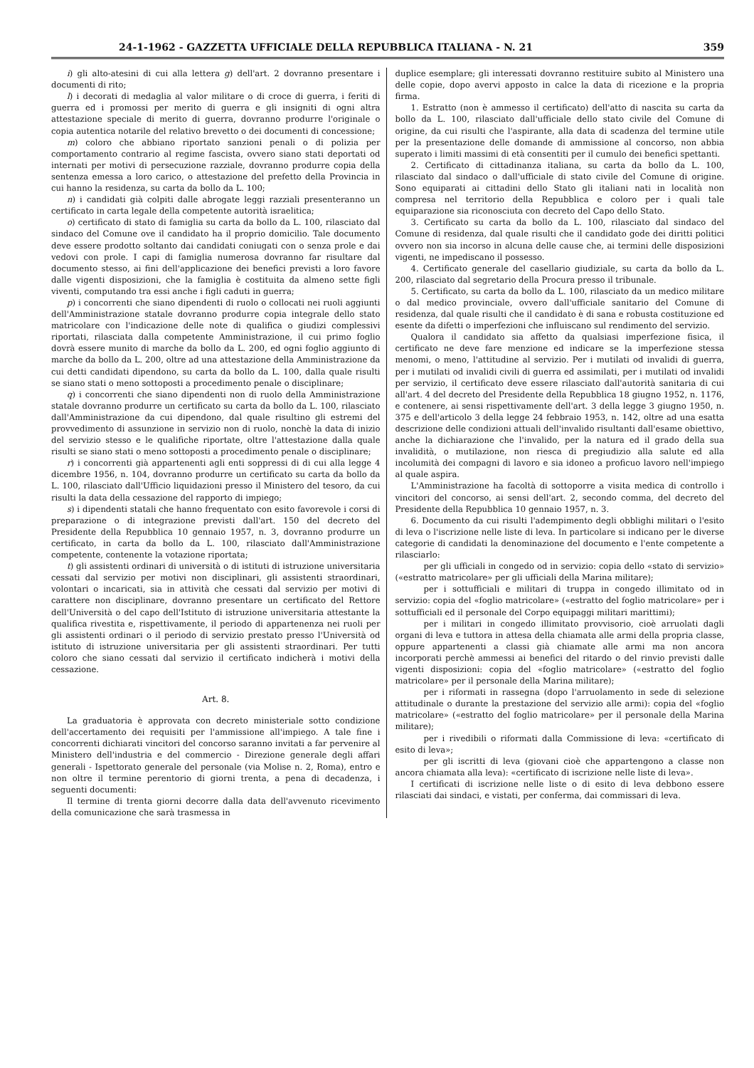24-1-1962 - GAZZETTA UFFICIALE DELLA REPUBBLICA ITALIANA - N. 21 359
i) gli alto-atesini di cui alla lettera g) dell'art. 2 dovranno presentare i documenti di rito;
l) i decorati di medaglia al valor militare o di croce di guerra, i feriti di guerra ed i promossi per merito di guerra e gli insigniti di ogni altra attestazione speciale di merito di guerra, dovranno produrre l'originale o copia autentica notarile del relativo brevetto o dei documenti di concessione;
m) coloro che abbiano riportato sanzioni penali o di polizia per comportamento contrario al regime fascista, ovvero siano stati deportati od internati per motivi di persecuzione razziale, dovranno produrre copia della sentenza emessa a loro carico, o attestazione del prefetto della Provincia in cui hanno la residenza, su carta da bollo da L. 100;
n) i candidati già colpiti dalle abrogate leggi razziali presenteranno un certificato in carta legale della competente autorità israelitica;
o) certificato di stato di famiglia su carta da bollo da L. 100, rilasciato dal sindaco del Comune ove il candidato ha il proprio domicilio. Tale documento deve essere prodotto soltanto dai candidati coniugati con o senza prole e dai vedovi con prole. I capi di famiglia numerosa dovranno far risultare dal documento stesso, ai fini dell'applicazione dei benefici previsti a loro favore dalle vigenti disposizioni, che la famiglia è costituita da almeno sette figli viventi, computando tra essi anche i figli caduti in guerra;
p) i concorrenti che siano dipendenti di ruolo o collocati nei ruoli aggiunti dell'Amministrazione statale dovranno produrre copia integrale dello stato matricolare con l'indicazione delle note di qualifica o giudizi complessivi riportati, rilasciata dalla competente Amministrazione, il cui primo foglio dovrà essere munito di marche da bollo da L. 200, ed ogni foglio aggiunto di marche da bollo da L. 200, oltre ad una attestazione della Amministrazione da cui detti candidati dipendono, su carta da bollo da L. 100, dalla quale risulti se siano stati o meno sottoposti a procedimento penale o disciplinare;
q) i concorrenti che siano dipendenti non di ruolo della Amministrazione statale dovranno produrre un certificato su carta da bollo da L. 100, rilasciato dall'Amministrazione da cui dipendono, dal quale risultino gli estremi del provvedimento di assunzione in servizio non di ruolo, nonchè la data di inizio del servizio stesso e le qualifiche riportate, oltre l'attestazione dalla quale risulti se siano stati o meno sottoposti a procedimento penale o disciplinare;
r) i concorrenti già appartenenti agli enti soppressi di di cui alla legge 4 dicembre 1956, n. 104, dovranno produrre un certificato su carta da bollo da L. 100, rilasciato dall'Ufficio liquidazioni presso il Ministero del tesoro, da cui risulti la data della cessazione del rapporto di impiego;
s) i dipendenti statali che hanno frequentato con esito favorevole i corsi di preparazione o di integrazione previsti dall'art. 150 del decreto del Presidente della Repubblica 10 gennaio 1957, n. 3, dovranno produrre un certificato, in carta da bollo da L. 100, rilasciato dall'Amministrazione competente, contenente la votazione riportata;
t) gli assistenti ordinari di università o di istituti di istruzione universitaria cessati dal servizio per motivi non disciplinari, gli assistenti straordinari, volontari o incaricati, sia in attività che cessati dal servizio per motivi di carattere non disciplinare, dovranno presentare un certificato del Rettore dell'Università o del capo dell'Istituto di istruzione universitaria attestante la qualifica rivestita e, rispettivamente, il periodo di appartenenza nei ruoli per gli assistenti ordinari o il periodo di servizio prestato presso l'Università od istituto di istruzione universitaria per gli assistenti straordinari. Per tutti coloro che siano cessati dal servizio il certificato indicherà i motivi della cessazione.
Art. 8.
La graduatoria è approvata con decreto ministeriale sotto condizione dell'accertamento dei requisiti per l'ammissione all'impiego. A tale fine i concorrenti dichiarati vincitori del concorso saranno invitati a far pervenire al Ministero dell'industria e del commercio - Direzione generale degli affari generali - Ispettorato generale del personale (via Molise n. 2, Roma), entro e non oltre il termine perentorio di giorni trenta, a pena di decadenza, i seguenti documenti:
Il termine di trenta giorni decorre dalla data dell'avvenuto ricevimento della comunicazione che sarà trasmessa in
duplice esemplare; gli interessati dovranno restituire subito al Ministero una delle copie, dopo avervi apposto in calce la data di ricezione e la propria firma.
1. Estratto (non è ammesso il certificato) dell'atto di nascita su carta da bollo da L. 100, rilasciato dall'ufficiale dello stato civile del Comune di origine, da cui risulti che l'aspirante, alla data di scadenza del termine utile per la presentazione delle domande di ammissione al concorso, non abbia superato i limiti massimi di età consentiti per il cumulo dei benefici spettanti.
2. Certificato di cittadinanza italiana, su carta da bollo da L. 100, rilasciato dal sindaco o dall'ufficiale di stato civile del Comune di origine. Sono equiparati ai cittadini dello Stato gli italiani nati in località non compresa nel territorio della Repubblica e coloro per i quali tale equiparazione sia riconosciuta con decreto del Capo dello Stato.
3. Certificato su carta da bollo da L. 100, rilasciato dal sindaco del Comune di residenza, dal quale risulti che il candidato gode dei diritti politici ovvero non sia incorso in alcuna delle cause che, ai termini delle disposizioni vigenti, ne impediscano il possesso.
4. Certificato generale del casellario giudiziale, su carta da bollo da L. 200, rilasciato dal segretario della Procura presso il tribunale.
5. Certificato, su carta da bollo da L. 100, rilasciato da un medico militare o dal medico provinciale, ovvero dall'ufficiale sanitario del Comune di residenza, dal quale risulti che il candidato è di sana e robusta costituzione ed esente da difetti o imperfezioni che influiscano sul rendimento del servizio.
Qualora il candidato sia affetto da qualsiasi imperfezione fisica, il certificato ne deve fare menzione ed indicare se la imperfezione stessa menomi, o meno, l'attitudine al servizio. Per i mutilati od invalidi di guerra, per i mutilati od invalidi civili di guerra ed assimilati, per i mutilati od invalidi per servizio, il certificato deve essere rilasciato dall'autorità sanitaria di cui all'art. 4 del decreto del Presidente della Repubblica 18 giugno 1952, n. 1176, e contenere, ai sensi rispettivamente dell'art. 3 della legge 3 giugno 1950, n. 375 e dell'articolo 3 della legge 24 febbraio 1953, n. 142, oltre ad una esatta descrizione delle condizioni attuali dell'invalido risultanti dall'esame obiettivo, anche la dichiarazione che l'invalido, per la natura ed il grado della sua invalidità, o mutilazione, non riesca di pregiudizio alla salute ed alla incolumità dei compagni di lavoro e sia idoneo a proficuo lavoro nell'impiego al quale aspira.
L'Amministrazione ha facoltà di sottoporre a visita medica di controllo i vincitori del concorso, ai sensi dell'art. 2, secondo comma, del decreto del Presidente della Repubblica 10 gennaio 1957, n. 3.
6. Documento da cui risulti l'adempimento degli obblighi militari o l'esito di leva o l'iscrizione nelle liste di leva. In particolare si indicano per le diverse categorie di candidati la denominazione del documento e l'ente competente a rilasciarlo:
per gli ufficiali in congedo od in servizio: copia dello «stato di servizio» («estratto matricolare» per gli ufficiali della Marina militare);
per i sottufficiali e militari di truppa in congedo illimitato od in servizio: copia del «foglio matricolare» («estratto del foglio matricolare» per i sottufficiali ed il personale del Corpo equipaggi militari marittimi);
per i militari in congedo illimitato provvisorio, cioè arruolati dagli organi di leva e tuttora in attesa della chiamata alle armi della propria classe, oppure appartenenti a classi già chiamate alle armi ma non ancora incorporati perchè ammessi ai benefici del ritardo o del rinvio previsti dalle vigenti disposizioni: copia del «foglio matricolare» («estratto del foglio matricolare» per il personale della Marina militare);
per i riformati in rassegna (dopo l'arruolamento in sede di selezione attitudinale o durante la prestazione del servizio alle armi): copia del «foglio matricolare» («estratto del foglio matricolare» per il personale della Marina militare);
per i rivedibili o riformati dalla Commissione di leva: «certificato di esito di leva»;
per gli iscritti di leva (giovani cioè che appartengono a classe non ancora chiamata alla leva): «certificato di iscrizione nelle liste di leva».
I certificati di iscrizione nelle liste o di esito di leva debbono essere rilasciati dai sindaci, e vistati, per conferma, dai commissari di leva.